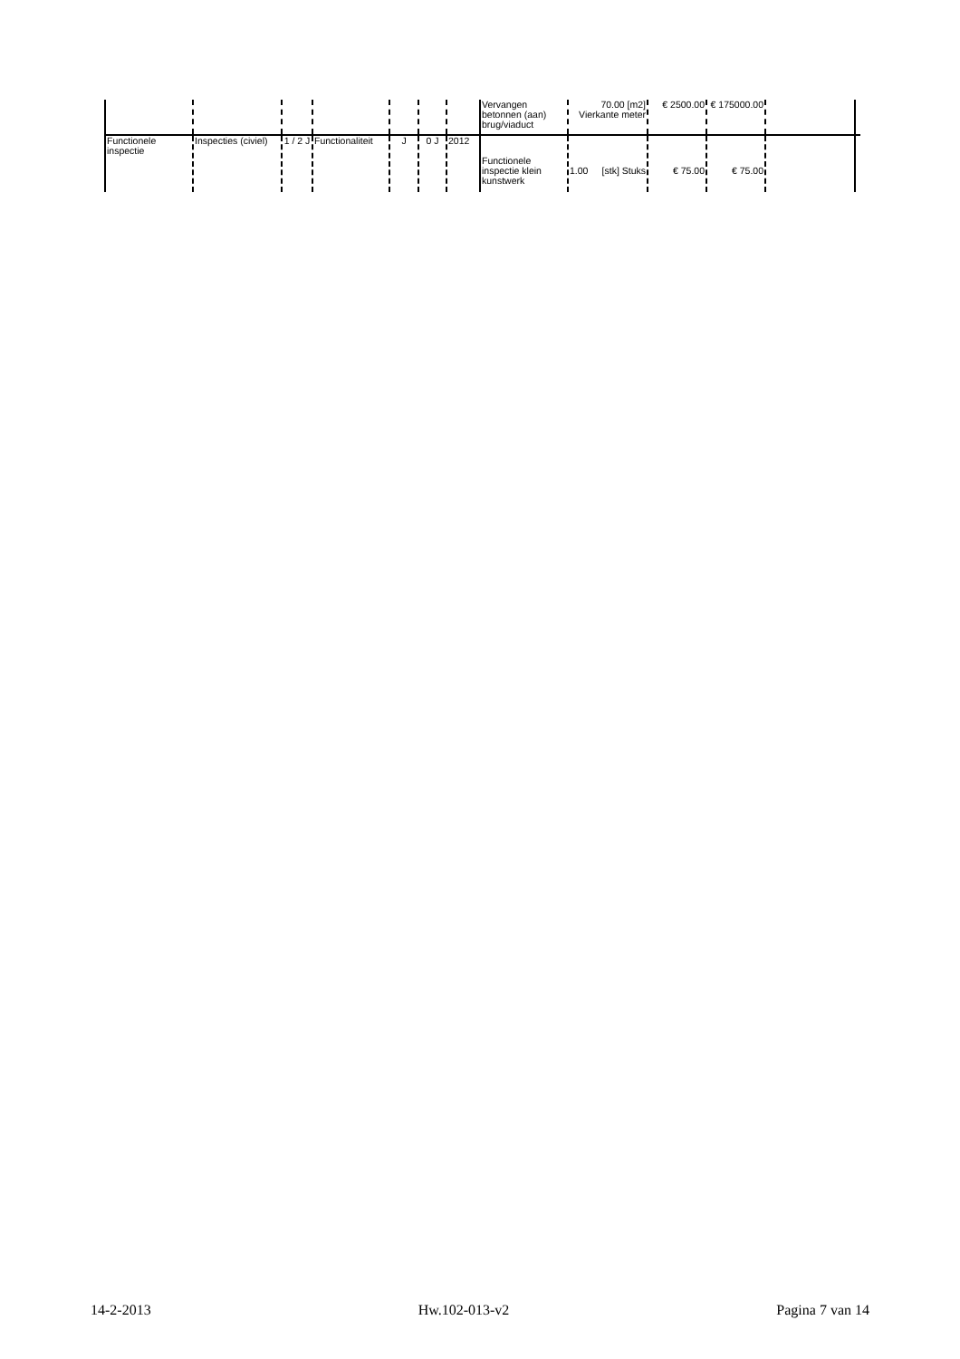| | | | | | | | Vervangen betonnen (aan) brug/viaduct | 70.00 [m2] Vierkante meter | € 2500.00 | € 175000.00 | | |
| Functionele inspectie | Inspecties (civiel) | 1 / 2 J | Functionaliteit | J | 0 J | 2012 | Functionele inspectie klein kunstwerk | 1.00 [stk] Stuks | € 75.00 | € 75.00 | | |
14-2-2013 Hw.102-013-v2 Pagina 7 van 14